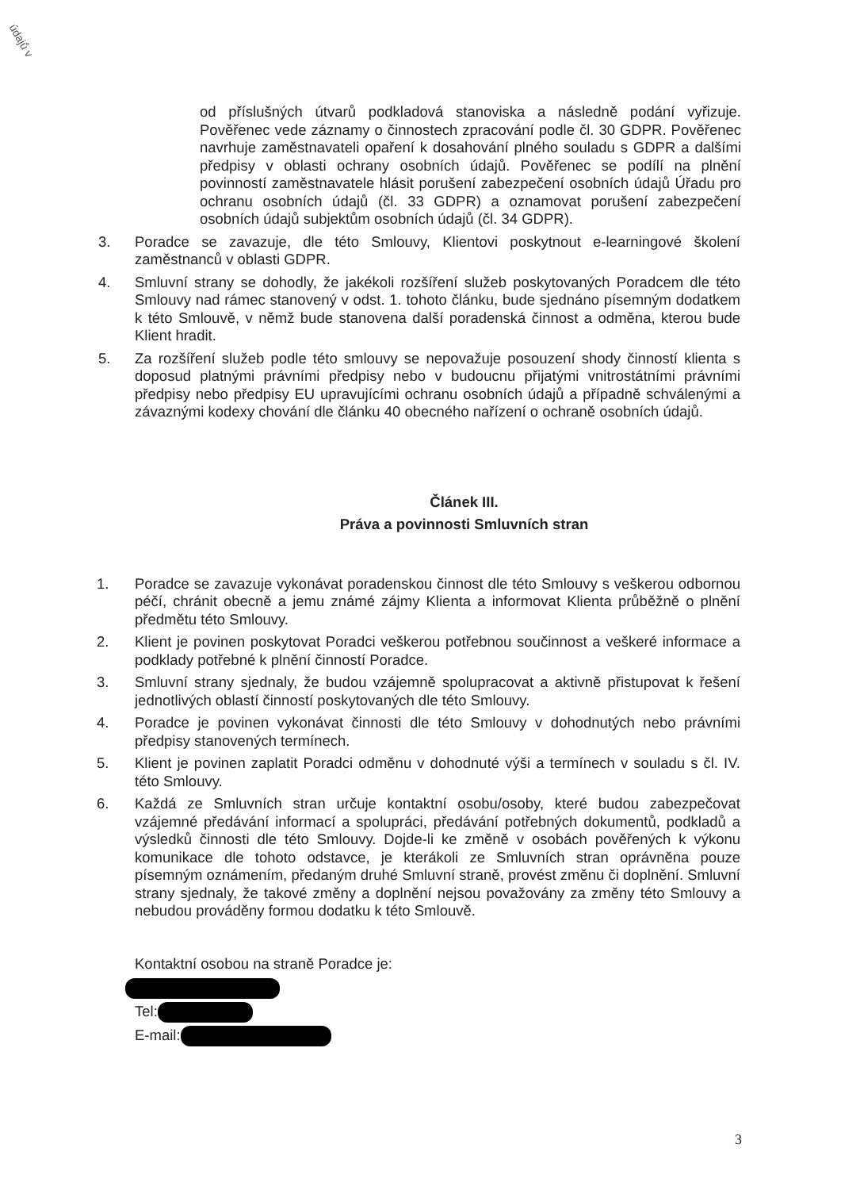údajů v
od příslušných útvarů podkladová stanoviska a následně podání vyřizuje. Pověřenec vede záznamy o činnostech zpracování podle čl. 30 GDPR. Pověřenec navrhuje zaměstnavateli opaření k dosahování plného souladu s GDPR a dalšími předpisy v oblasti ochrany osobních údajů. Pověřenec se podílí na plnění povinností zaměstnavatele hlásit porušení zabezpečení osobních údajů Úřadu pro ochranu osobních údajů (čl. 33 GDPR) a oznamovat porušení zabezpečení osobních údajů subjektům osobních údajů (čl. 34 GDPR).
3. Poradce se zavazuje, dle této Smlouvy, Klientovi poskytnout e-learningové školení zaměstnanců v oblasti GDPR.
4. Smluvní strany se dohodly, že jakékoli rozšíření služeb poskytovaných Poradcem dle této Smlouvy nad rámec stanovený v odst. 1. tohoto článku, bude sjednáno písemným dodatkem k této Smlouvě, v němž bude stanovena další poradenská činnost a odměna, kterou bude Klient hradit.
5. Za rozšíření služeb podle této smlouvy se nepovažuje posouzení shody činností klienta s doposud platnými právními předpisy nebo v budoucnu přijatými vnitrostátními právními předpisy nebo předpisy EU upravujícími ochranu osobních údajů a případně schválenými a závaznými kodexy chování dle článku 40 obecného nařízení o ochraně osobních údajů.
Článek III.
Práva a povinnosti Smluvních stran
1. Poradce se zavazuje vykonávat poradenskou činnost dle této Smlouvy s veškerou odbornou péčí, chránit obecně a jemu známé zájmy Klienta a informovat Klienta průběžně o plnění předmětu této Smlouvy.
2. Klient je povinen poskytovat Poradci veškerou potřebnou součinnost a veškeré informace a podklady potřebné k plnění činností Poradce.
3. Smluvní strany sjednaly, že budou vzájemně spolupracovat a aktivně přistupovat k řešení jednotlivých oblastí činností poskytovaných dle této Smlouvy.
4. Poradce je povinen vykonávat činnosti dle této Smlouvy v dohodnutých nebo právními předpisy stanovených termínech.
5. Klient je povinen zaplatit Poradci odměnu v dohodnuté výši a termínech v souladu s čl. IV. této Smlouvy.
6. Každá ze Smluvních stran určuje kontaktní osobu/osoby, které budou zabezpečovat vzájemné předávání informací a spolupráci, předávání potřebných dokumentů, podkladů a výsledků činnosti dle této Smlouvy. Dojde-li ke změně v osobách pověřených k výkonu komunikace dle tohoto odstavce, je kterákoli ze Smluvních stran oprávněna pouze písemným oznámením, předaným druhé Smluvní straně, provést změnu či doplnění. Smluvní strany sjednaly, že takové změny a doplnění nejsou považovány za změny této Smlouvy a nebudou prováděny formou dodatku k této Smlouvě.
Kontaktní osobou na straně Poradce je:
Tel:
E-mail:
3